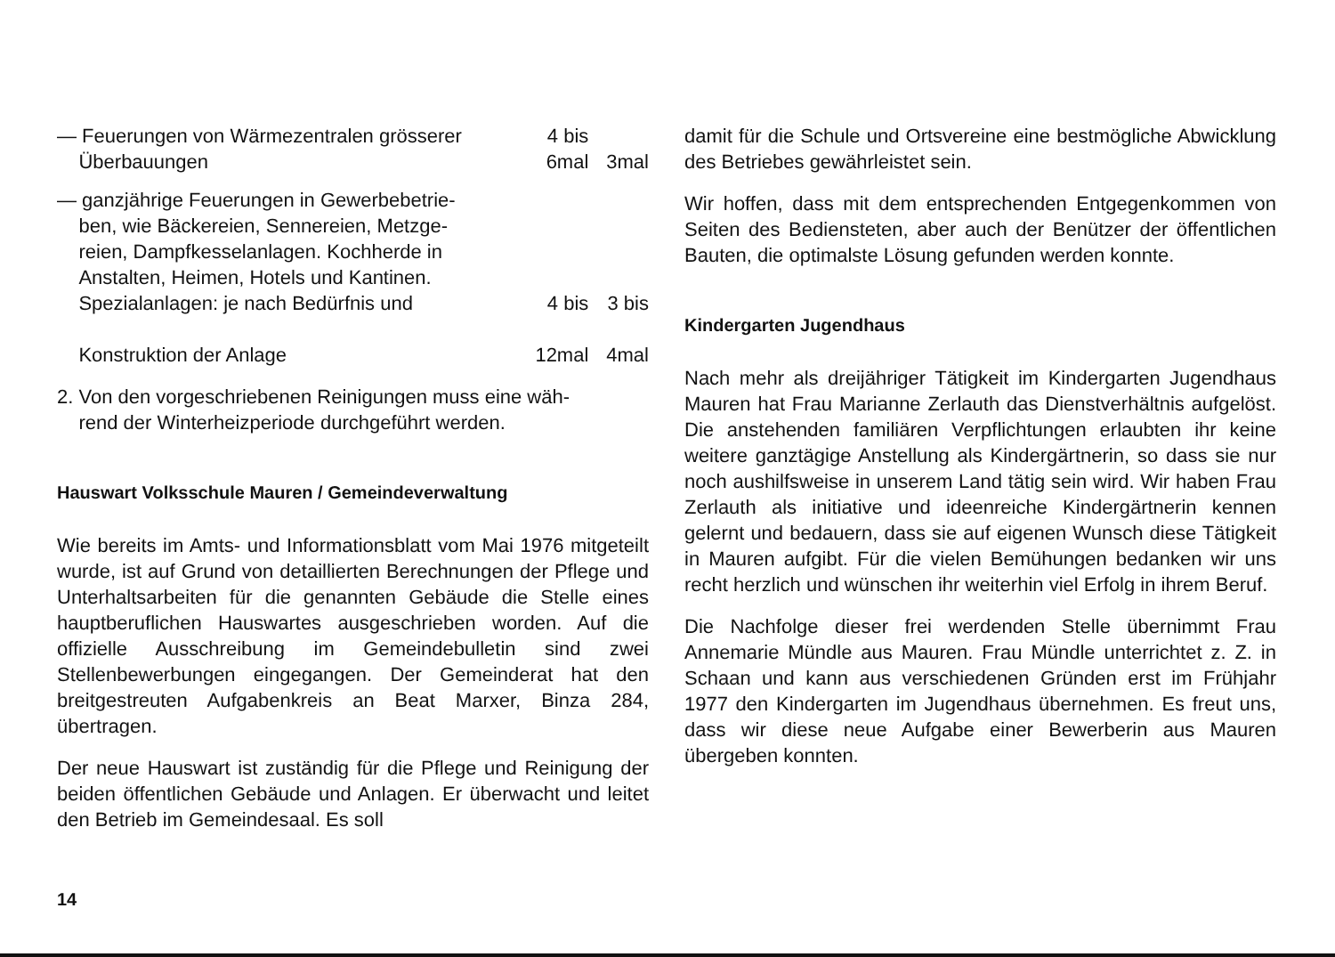| — Feuerungen von Wärmezentralen grösserer Überbauungen | 4 bis 6mal | 3mal |
| — ganzjährige Feuerungen in Gewerbebetrie- ben, wie Bäckereien, Sennereien, Metzge- reien, Dampfkesselanlagen. Kochherde in Anstalten, Heimen, Hotels und Kantinen. Spezialanlagen: je nach Bedürfnis und Konstruktion der Anlage | 4 bis 12mal | 3 bis 4mal |
2. Von den vorgeschriebenen Reinigungen muss eine wäh-
rend der Winterheizperiode durchgeführt werden.
Hauswart Volksschule Mauren / Gemeindeverwaltung
Wie bereits im Amts- und Informationsblatt vom Mai 1976 mitgeteilt wurde, ist auf Grund von detaillierten Berechnungen der Pflege und Unterhaltsarbeiten für die genannten Gebäude die Stelle eines hauptberuflichen Hauswartes ausgeschrieben worden. Auf die offizielle Ausschreibung im Gemeindebulletin sind zwei Stellenbewerbungen eingegangen. Der Gemeinderat hat den breitgestreuten Aufgabenkreis an Beat Marxer, Binza 284, übertragen.
Der neue Hauswart ist zuständig für die Pflege und Reinigung der beiden öffentlichen Gebäude und Anlagen. Er überwacht und leitet den Betrieb im Gemeindesaal. Es soll
damit für die Schule und Ortsvereine eine bestmögliche Abwicklung des Betriebes gewährleistet sein.
Wir hoffen, dass mit dem entsprechenden Entgegenkommen von Seiten des Bediensteten, aber auch der Benützer der öffentlichen Bauten, die optimalste Lösung gefunden werden konnte.
Kindergarten Jugendhaus
Nach mehr als dreijähriger Tätigkeit im Kindergarten Jugendhaus Mauren hat Frau Marianne Zerlauth das Dienstverhältnis aufgelöst. Die anstehenden familiären Verpflichtungen erlaubten ihr keine weitere ganztägige Anstellung als Kindergärtnerin, so dass sie nur noch aushilfsweise in unserem Land tätig sein wird. Wir haben Frau Zerlauth als initiative und ideenreiche Kindergärtnerin kennen gelernt und bedauern, dass sie auf eigenen Wunsch diese Tätigkeit in Mauren aufgibt. Für die vielen Bemühungen bedanken wir uns recht herzlich und wünschen ihr weiterhin viel Erfolg in ihrem Beruf.
Die Nachfolge dieser frei werdenden Stelle übernimmt Frau Annemarie Mündle aus Mauren. Frau Mündle unterrichtet z. Z. in Schaan und kann aus verschiedenen Gründen erst im Frühjahr 1977 den Kindergarten im Jugendhaus übernehmen. Es freut uns, dass wir diese neue Aufgabe einer Bewerberin aus Mauren übergeben konnten.
14